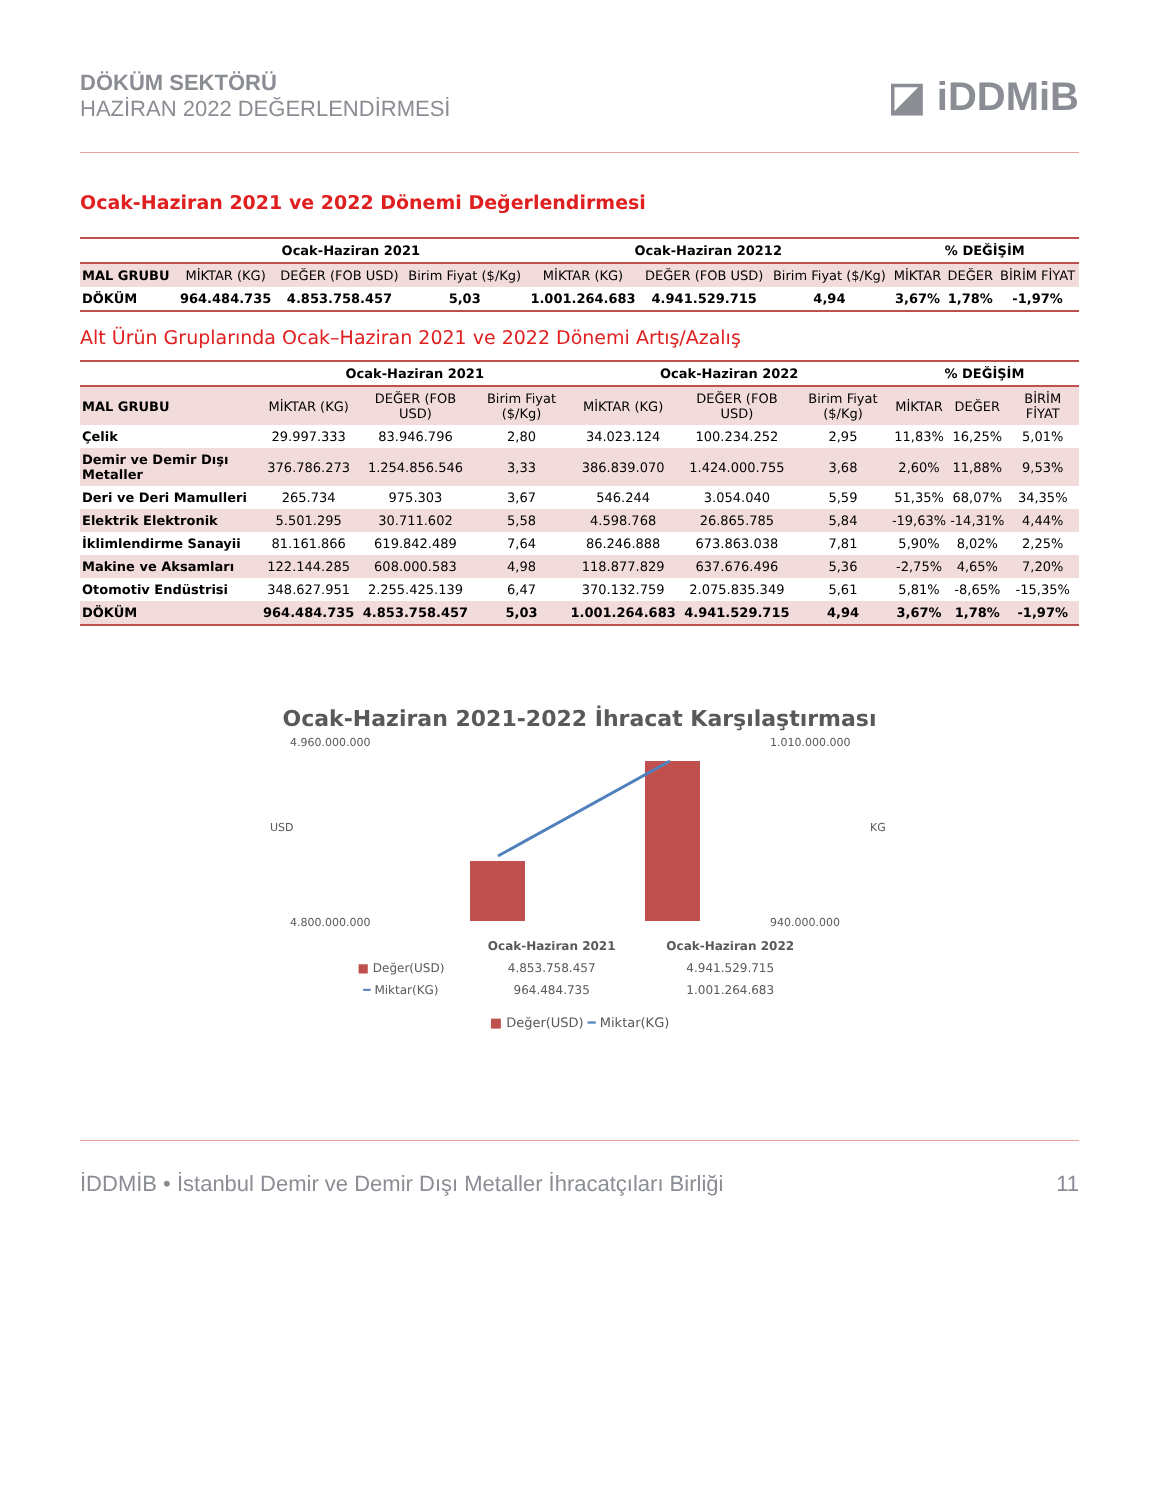DÖKÜM SEKTÖRÜ
HAZİRAN 2022 DEĞERLENDİRMESİ
◪ iDDMiB
Ocak-Haziran 2021 ve 2022 Dönemi Değerlendirmesi
| | Ocak-Haziran 2021 | | | Ocak-Haziran 20212 | | | % DEĞİŞİM | | |
| --- | --- | --- | --- | --- | --- | --- | --- | --- | --- |
| MAL GRUBU | MİKTAR (KG) | DEĞER (FOB USD) | Birim Fiyat ($/Kg) | MİKTAR (KG) | DEĞER (FOB USD) | Birim Fiyat ($/Kg) | MİKTAR | DEĞER | BİRİM FİYAT |
| DÖKÜM | 964.484.735 | 4.853.758.457 | 5,03 | 1.001.264.683 | 4.941.529.715 | 4,94 | 3,67% | 1,78% | -1,97% |
Alt Ürün Gruplarında Ocak–Haziran 2021 ve 2022 Dönemi Artış/Azalış
| | Ocak-Haziran 2021 | | | Ocak-Haziran 2022 | | | % DEĞİŞİM | | |
| --- | --- | --- | --- | --- | --- | --- | --- | --- | --- |
| MAL GRUBU | MİKTAR (KG) | DEĞER (FOB USD) | Birim Fiyat ($/Kg) | MİKTAR (KG) | DEĞER (FOB USD) | Birim Fiyat ($/Kg) | MİKTAR | DEĞER | BİRİM FİYAT |
| Çelik | 29.997.333 | 83.946.796 | 2,80 | 34.023.124 | 100.234.252 | 2,95 | 11,83% | 16,25% | 5,01% |
| Demir ve Demir Dışı Metaller | 376.786.273 | 1.254.856.546 | 3,33 | 386.839.070 | 1.424.000.755 | 3,68 | 2,60% | 11,88% | 9,53% |
| Deri ve Deri Mamulleri | 265.734 | 975.303 | 3,67 | 546.244 | 3.054.040 | 5,59 | 51,35% | 68,07% | 34,35% |
| Elektrik Elektronik | 5.501.295 | 30.711.602 | 5,58 | 4.598.768 | 26.865.785 | 5,84 | -19,63% | -14,31% | 4,44% |
| İklimlendirme Sanayii | 81.161.866 | 619.842.489 | 7,64 | 86.246.888 | 673.863.038 | 7,81 | 5,90% | 8,02% | 2,25% |
| Makine ve Aksamları | 122.144.285 | 608.000.583 | 4,98 | 118.877.829 | 637.676.496 | 5,36 | -2,75% | 4,65% | 7,20% |
| Otomotiv Endüstrisi | 348.627.951 | 2.255.425.139 | 6,47 | 370.132.759 | 2.075.835.349 | 5,61 | 5,81% | -8,65% | -15,35% |
| DÖKÜM | 964.484.735 | 4.853.758.457 | 5,03 | 1.001.264.683 | 4.941.529.715 | 4,94 | 3,67% | 1,78% | -1,97% |
Ocak-Haziran 2021-2022 İhracat Karşılaştırması
USD
KG
4.960.000.000
4.800.000.000
1.010.000.000
940.000.000
| | Ocak-Haziran 2021 | Ocak-Haziran 2022 |
| --- | --- | --- |
| ■ Değer(USD) | 4.853.758.457 | 4.941.529.715 |
| ━ Miktar(KG) | 964.484.735 | 1.001.264.683 |
■ Değer(USD) ━ Miktar(KG)
İDDMİB • İstanbul Demir ve Demir Dışı Metaller İhracatçıları Birliği 11